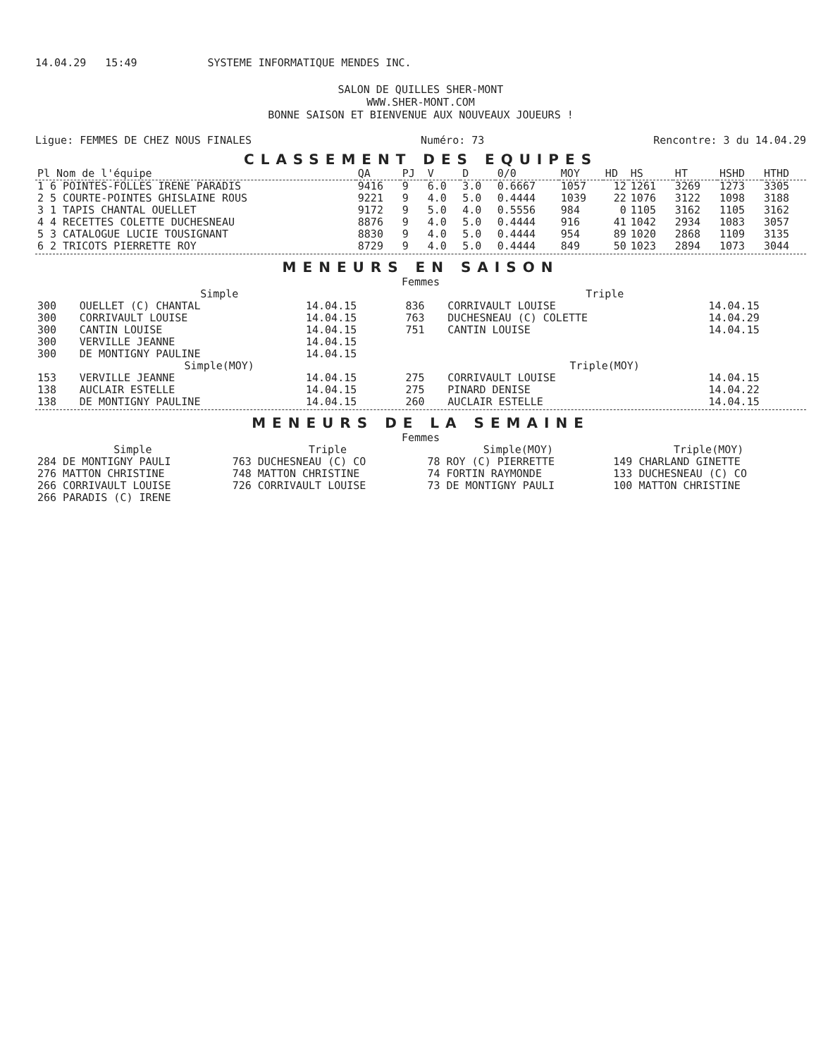14.04.29 15:49 SYSTEME INFORMATIQUE MENDES INC.
SALON DE QUILLES SHER-MONT
WWW.SHER-MONT.COM
BONNE SAISON ET BIENVENUE AUX NOUVEAUX JOUEURS !
Ligue: FEMMES DE CHEZ NOUS FINALES Numéro: 73 Rencontre: 3 du 14.04.29
CLASSEMENT DES EQUIPES
| Pl Nom de l'équipe | QA | PJ | V | D | 0/0 | MOY | HD | HS | HT | HSHD | HTHD |
| --- | --- | --- | --- | --- | --- | --- | --- | --- | --- | --- | --- |
| 1 6 POINTES-FOLLES IRENE PARADIS | 9416 | 9 | 6.0 | 3.0 | 0.6667 | 1057 | 12 | 1261 | 3269 | 1273 | 3305 |
| 2 5 COURTE-POINTES GHISLAINE ROUS | 9221 | 9 | 4.0 | 5.0 | 0.4444 | 1039 | 22 | 1076 | 3122 | 1098 | 3188 |
| 3 1 TAPIS CHANTAL OUELLET | 9172 | 9 | 5.0 | 4.0 | 0.5556 | 984 | 0 | 1105 | 3162 | 1105 | 3162 |
| 4 4 RECETTES COLETTE DUCHESNEAU | 8876 | 9 | 4.0 | 5.0 | 0.4444 | 916 | 41 | 1042 | 2934 | 1083 | 3057 |
| 5 3 CATALOGUE LUCIE TOUSIGNANT | 8830 | 9 | 4.0 | 5.0 | 0.4444 | 954 | 89 | 1020 | 2868 | 1109 | 3135 |
| 6 2 TRICOTS PIERRETTE ROY | 8729 | 9 | 4.0 | 5.0 | 0.4444 | 849 | 50 | 1023 | 2894 | 1073 | 3044 |
MENEURS EN SAISON
Femmes
| Simple | | | Triple | | |
| --- | --- | --- | --- | --- | --- |
| 300 | OUELLET (C) CHANTAL | 14.04.15 | 836 | CORRIVAULT LOUISE | 14.04.15 |
| 300 | CORRIVAULT LOUISE | 14.04.15 | 763 | DUCHESNEAU (C) COLETTE | 14.04.29 |
| 300 | CANTIN LOUISE | 14.04.15 | 751 | CANTIN LOUISE | 14.04.15 |
| 300 | VERVILLE JEANNE | 14.04.15 | | | |
| 300 | DE MONTIGNY PAULINE | 14.04.15 | | | |
| Simple(MOY) | | | Triple(MOY) | | |
| 153 | VERVILLE JEANNE | 14.04.15 | 275 | CORRIVAULT LOUISE | 14.04.15 |
| 138 | AUCLAIR ESTELLE | 14.04.15 | 275 | PINARD DENISE | 14.04.22 |
| 138 | DE MONTIGNY PAULINE | 14.04.15 | 260 | AUCLAIR ESTELLE | 14.04.15 |
MENEURS DE LA SEMAINE
Femmes
| Simple | Triple | Simple(MOY) | Triple(MOY) |
| --- | --- | --- | --- |
| 284 DE MONTIGNY PAULI | 763 DUCHESNEAU (C) CO | 78 ROY (C) PIERRETTE | 149 CHARLAND GINETTE |
| 276 MATTON CHRISTINE | 748 MATTON CHRISTINE | 74 FORTIN RAYMONDE | 133 DUCHESNEAU (C) CO |
| 266 CORRIVAULT LOUISE | 726 CORRIVAULT LOUISE | 73 DE MONTIGNY PAULI | 100 MATTON CHRISTINE |
| 266 PARADIS (C) IRENE | | | |